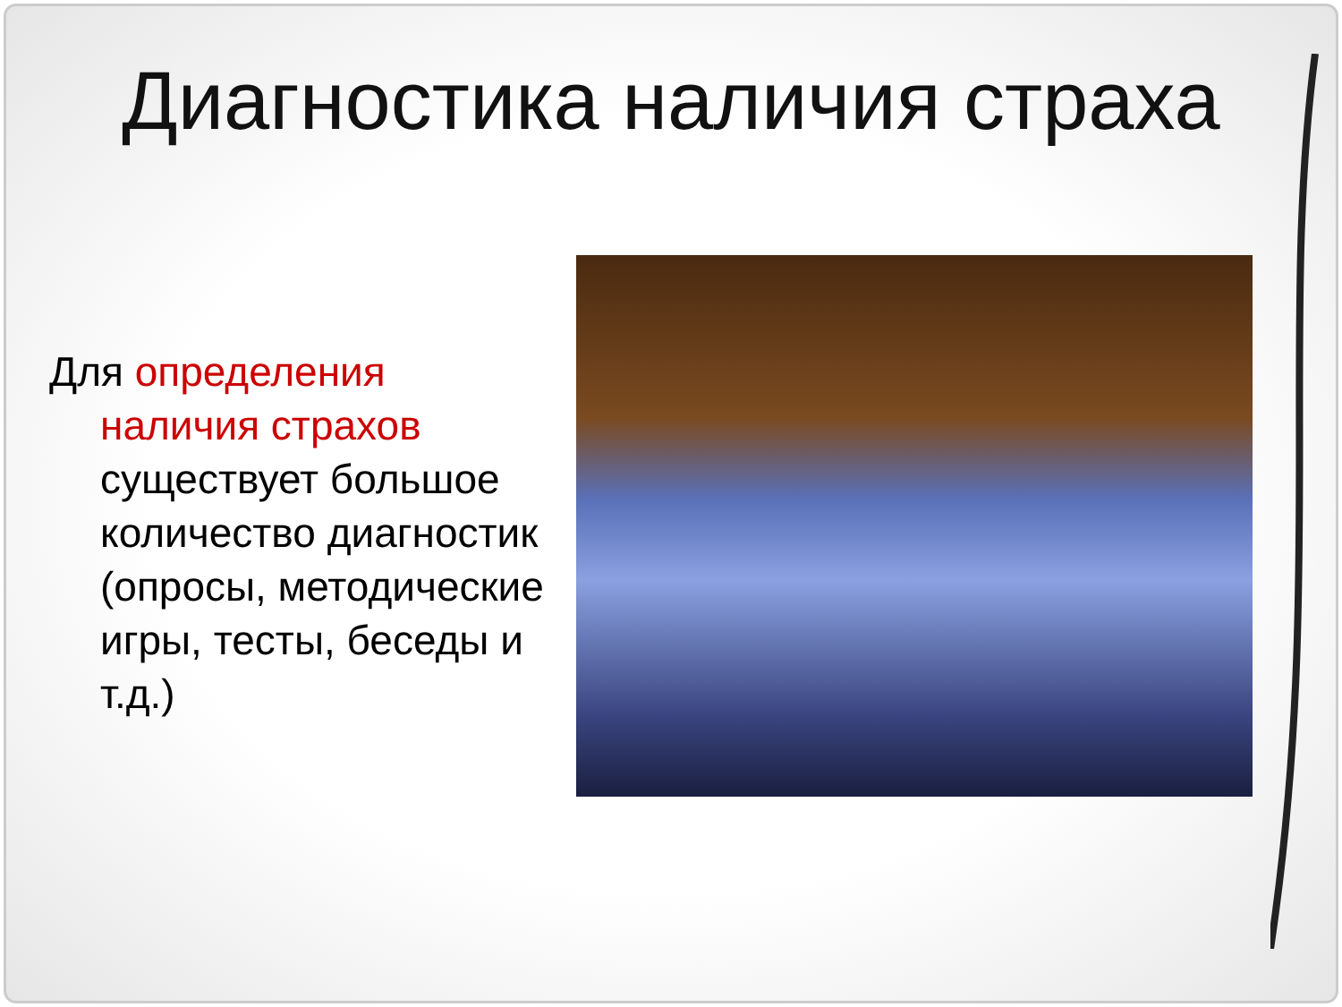Диагностика наличия страха
Для определения наличия страхов существует большое количество диагностик (опросы, методические игры, тесты, беседы и т.д.)